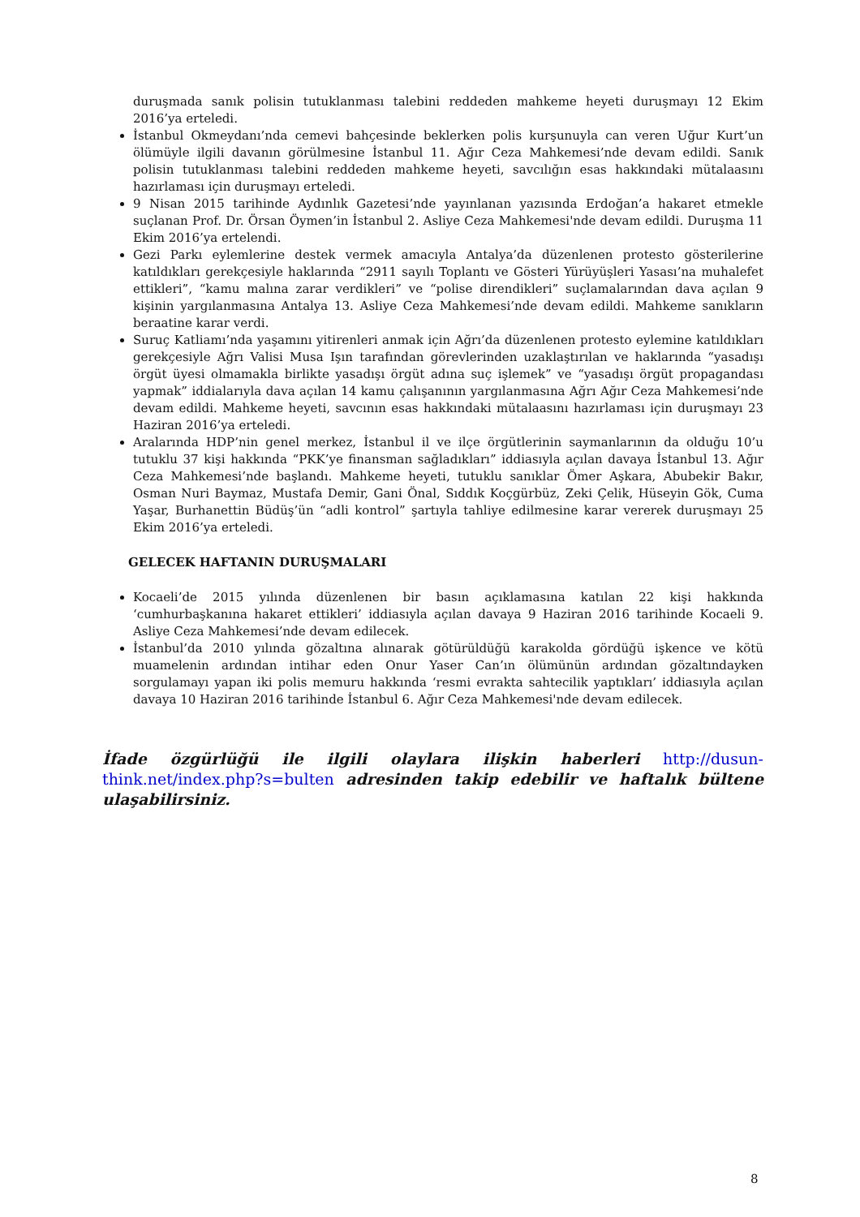duruşmada sanık polisin tutuklanması talebini reddeden mahkeme heyeti duruşmayı 12 Ekim 2016’ya erteledi.
İstanbul Okmeydanı’nda cemevi bahçesinde beklerken polis kurşunuyla can veren Uğur Kurt’un ölümüyle ilgili davanın görülmesine İstanbul 11. Ağır Ceza Mahkemesi’nde devam edildi. Sanık polisin tutuklanması talebini reddeden mahkeme heyeti, savcılığın esas hakkındaki mütalaasını hazırlaması için duruşmayı erteledi.
9 Nisan 2015 tarihinde Aydınlık Gazetesi’nde yayınlanan yazısında Erdoğan’a hakaret etmekle suçlanan Prof. Dr. Örsan Öymen’in İstanbul 2. Asliye Ceza Mahkemesi'nde devam edildi. Duruşma 11 Ekim 2016’ya ertelendi.
Gezi Parkı eylemlerine destek vermek amacıyla Antalya’da düzenlenen protesto gösterilerine katıldıkları gerekçesiyle haklarında “2911 sayılı Toplantı ve Gösteri Yürüyüşleri Yasası’na muhalefet ettikleri”, “kamu malına zarar verdikleri” ve “polise direndikleri” suçlamalarından dava açılan 9 kişinin yargılanmasına Antalya 13. Asliye Ceza Mahkemesi’nde devam edildi. Mahkeme sanıkların beraatine karar verdi.
Suruç Katliamı’nda yaşamını yitirenleri anmak için Ağrı’da düzenlenen protesto eylemine katıldıkları gerekçesiyle Ağrı Valisi Musa Işın tarafından görevlerinden uzaklaştırılan ve haklarında “yasadışı örgüt üyesi olmamakla birlikte yasadışı örgüt adına suç işlemek” ve “yasadışı örgüt propagandası yapmak” iddialarıyla dava açılan 14 kamu çalışanının yargılanmasına Ağrı Ağır Ceza Mahkemesi’nde devam edildi. Mahkeme heyeti, savcının esas hakkındaki mütalaasını hazırlaması için duruşmayı 23 Haziran 2016’ya erteledi.
Aralarında HDP’nin genel merkez, İstanbul il ve ilçe örgütlerinin saymanlarının da olduğu 10’u tutuklu 37 kişi hakkında “PKK’ye finansman sağladıkları” iddiasıyla açılan davaya İstanbul 13. Ağır Ceza Mahkemesi’nde başlandı. Mahkeme heyeti, tutuklu sanıklar Ömer Aşkara, Abubekir Bakır, Osman Nuri Baymaz, Mustafa Demir, Gani Önal, Sıddık Koçgürbüz, Zeki Çelik, Hüseyin Gök, Cuma Yaşar, Burhanettin Büdüş’ün “adli kontrol” şartıyla tahliye edilmesine karar vererek duruşmayı 25 Ekim 2016’ya erteledi.
GELECEK HAFTANIN DURUŞMALARI
Kocaeli’de 2015 yılında düzenlenen bir basın açıklamasına katılan 22 kişi hakkında ‘cumhurbaşkanına hakaret ettikleri’ iddiasıyla açılan davaya 9 Haziran 2016 tarihinde Kocaeli 9. Asliye Ceza Mahkemesi’nde devam edilecek.
İstanbul’da 2010 yılında gözaltına alınarak götürüldüğü karakolda gördüğü işkence ve kötü muamelenin ardından intihar eden Onur Yaser Can’ın ölümünün ardından gözaltındayken sorgulamayı yapan iki polis memuru hakkında ‘resmi evrakta sahtecilik yaptıkları’ iddiasıyla açılan davaya 10 Haziran 2016 tarihinde İstanbul 6. Ağır Ceza Mahkemesi'nde devam edilecek.
İfade özgürlüğü ile ilgili olaylara ilişkin haberleri http://dusun-think.net/index.php?s=bulten adresinden takip edebilir ve haftalık bültene ulaşabilirsiniz.
8